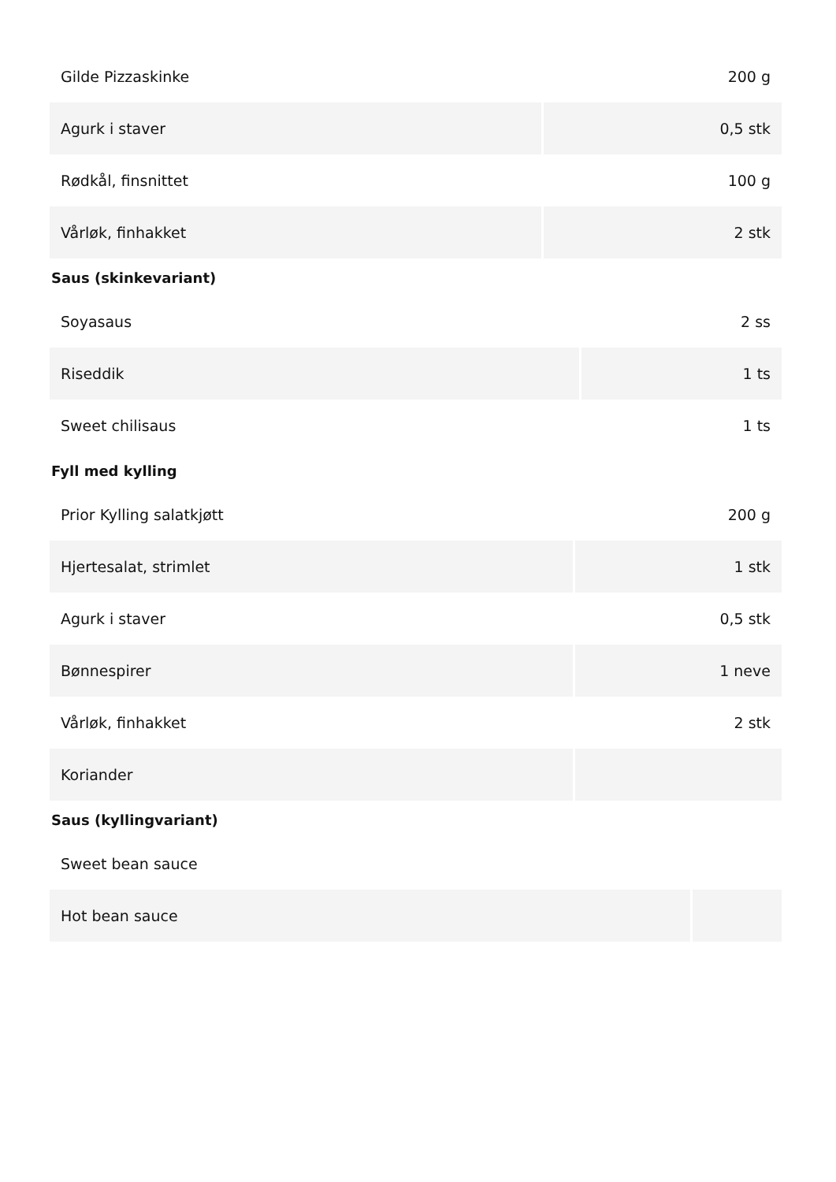| Gilde Pizzaskinke | 200 g |
| Agurk i staver | 0,5 stk |
| Rødkål, finsnittet | 100 g |
| Vårløk, finhakket | 2 stk |
Saus (skinkevariant)
| Soyasaus | 2 ss |
| Riseddik | 1 ts |
| Sweet chilisaus | 1 ts |
Fyll med kylling
| Prior Kylling salatkjøtt | 200 g |
| Hjertesalat, strimlet | 1 stk |
| Agurk i staver | 0,5 stk |
| Bønnespirer | 1 neve |
| Vårløk, finhakket | 2 stk |
| Koriander | |
Saus (kyllingvariant)
| Sweet bean sauce | |
| Hot bean sauce | |